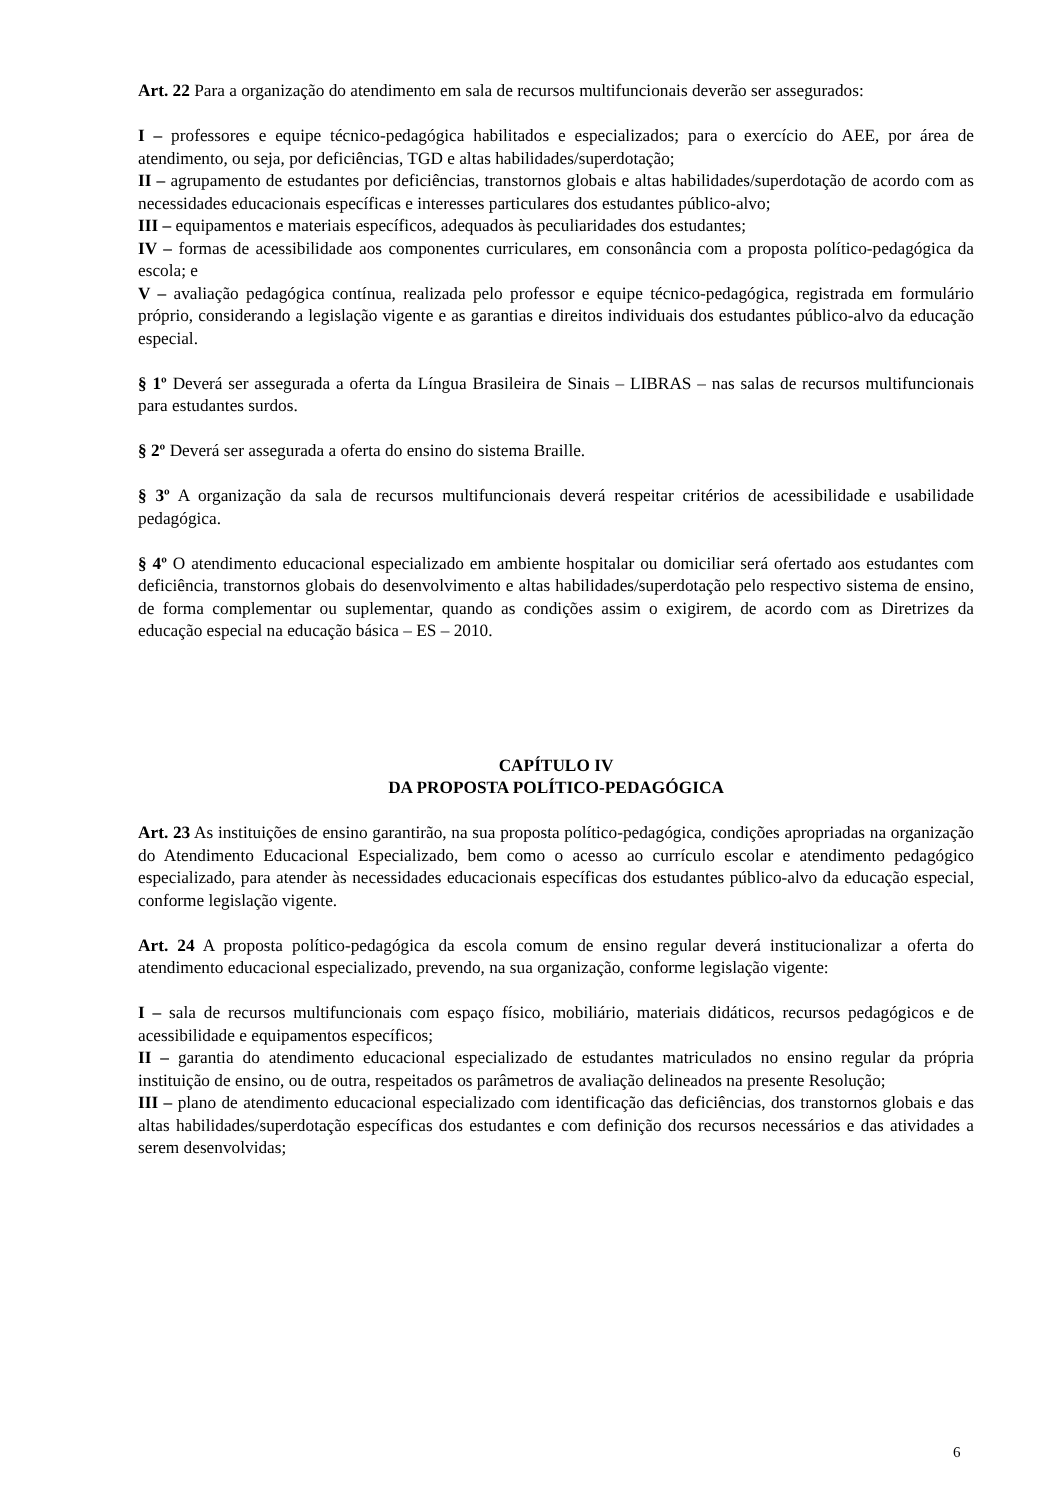Art. 22 Para a organização do atendimento em sala de recursos multifuncionais deverão ser assegurados:
I – professores e equipe técnico-pedagógica habilitados e especializados; para o exercício do AEE, por área de atendimento, ou seja, por deficiências, TGD e altas habilidades/superdotação;
II – agrupamento de estudantes por deficiências, transtornos globais e altas habilidades/superdotação de acordo com as necessidades educacionais específicas e interesses particulares dos estudantes público-alvo;
III – equipamentos e materiais específicos, adequados às peculiaridades dos estudantes;
IV – formas de acessibilidade aos componentes curriculares, em consonância com a proposta político-pedagógica da escola; e
V – avaliação pedagógica contínua, realizada pelo professor e equipe técnico-pedagógica, registrada em formulário próprio, considerando a legislação vigente e as garantias e direitos individuais dos estudantes público-alvo da educação especial.
§ 1º Deverá ser assegurada a oferta da Língua Brasileira de Sinais – LIBRAS – nas salas de recursos multifuncionais para estudantes surdos.
§ 2º Deverá ser assegurada a oferta do ensino do sistema Braille.
§ 3º A organização da sala de recursos multifuncionais deverá respeitar critérios de acessibilidade e usabilidade pedagógica.
§ 4º O atendimento educacional especializado em ambiente hospitalar ou domiciliar será ofertado aos estudantes com deficiência, transtornos globais do desenvolvimento e altas habilidades/superdotação pelo respectivo sistema de ensino, de forma complementar ou suplementar, quando as condições assim o exigirem, de acordo com as Diretrizes da educação especial na educação básica – ES – 2010.
CAPÍTULO IV
DA PROPOSTA POLÍTICO-PEDAGÓGICA
Art. 23 As instituições de ensino garantirão, na sua proposta político-pedagógica, condições apropriadas na organização do Atendimento Educacional Especializado, bem como o acesso ao currículo escolar e atendimento pedagógico especializado, para atender às necessidades educacionais específicas dos estudantes público-alvo da educação especial, conforme legislação vigente.
Art. 24 A proposta político-pedagógica da escola comum de ensino regular deverá institucionalizar a oferta do atendimento educacional especializado, prevendo, na sua organização, conforme legislação vigente:
I – sala de recursos multifuncionais com espaço físico, mobiliário, materiais didáticos, recursos pedagógicos e de acessibilidade e equipamentos específicos;
II – garantia do atendimento educacional especializado de estudantes matriculados no ensino regular da própria instituição de ensino, ou de outra, respeitados os parâmetros de avaliação delineados na presente Resolução;
III – plano de atendimento educacional especializado com identificação das deficiências, dos transtornos globais e das altas habilidades/superdotação específicas dos estudantes e com definição dos recursos necessários e das atividades a serem desenvolvidas;
6